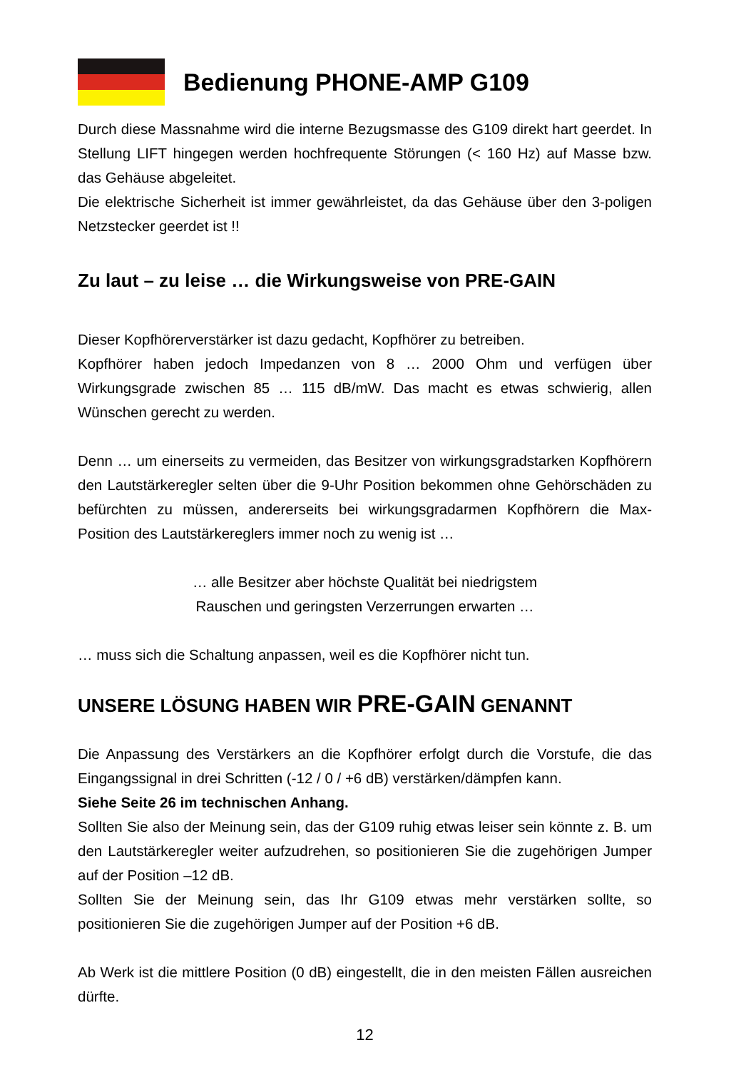Bedienung PHONE-AMP G109
Durch diese Massnahme wird die interne Bezugsmasse des G109 direkt hart geerdet. In Stellung LIFT hingegen werden hochfrequente Störungen (< 160 Hz) auf Masse bzw. das Gehäuse abgeleitet.
Die elektrische Sicherheit ist immer gewährleistet, da das Gehäuse über den 3-poligen Netzstecker geerdet ist !!
Zu laut – zu leise … die Wirkungsweise von PRE-GAIN
Dieser Kopfhörerverstärker ist dazu gedacht, Kopfhörer zu betreiben.
Kopfhörer haben jedoch Impedanzen von 8 … 2000 Ohm und verfügen über Wirkungsgrade zwischen 85 … 115 dB/mW. Das macht es etwas schwierig, allen Wünschen gerecht zu werden.
Denn … um einerseits zu vermeiden, das Besitzer von wirkungsgradstarken Kopfhörern den Lautstärkeregler selten über die 9-Uhr Position bekommen ohne Gehörschäden zu befürchten zu müssen, andererseits bei wirkungsgradarmen Kopfhörern die Max-Position des Lautstärkereglers immer noch zu wenig ist …
… alle Besitzer aber höchste Qualität bei niedrigstem
Rauschen und geringsten Verzerrungen erwarten …
… muss sich die Schaltung anpassen, weil es die Kopfhörer nicht tun.
UNSERE LÖSUNG HABEN WIR PRE-GAIN GENANNT
Die Anpassung des Verstärkers an die Kopfhörer erfolgt durch die Vorstufe, die das Eingangssignal in drei Schritten (-12 / 0 / +6 dB) verstärken/dämpfen kann.
Siehe Seite 26 im technischen Anhang.
Sollten Sie also der Meinung sein, das der G109 ruhig etwas leiser sein könnte z. B. um den Lautstärkeregler weiter aufzudrehen, so positionieren Sie die zugehörigen Jumper auf der Position –12 dB.
Sollten Sie der Meinung sein, das Ihr G109 etwas mehr verstärken sollte, so positionieren Sie die zugehörigen Jumper auf der Position +6 dB.
Ab Werk ist die mittlere Position (0 dB) eingestellt, die in den meisten Fällen ausreichen dürfte.
12